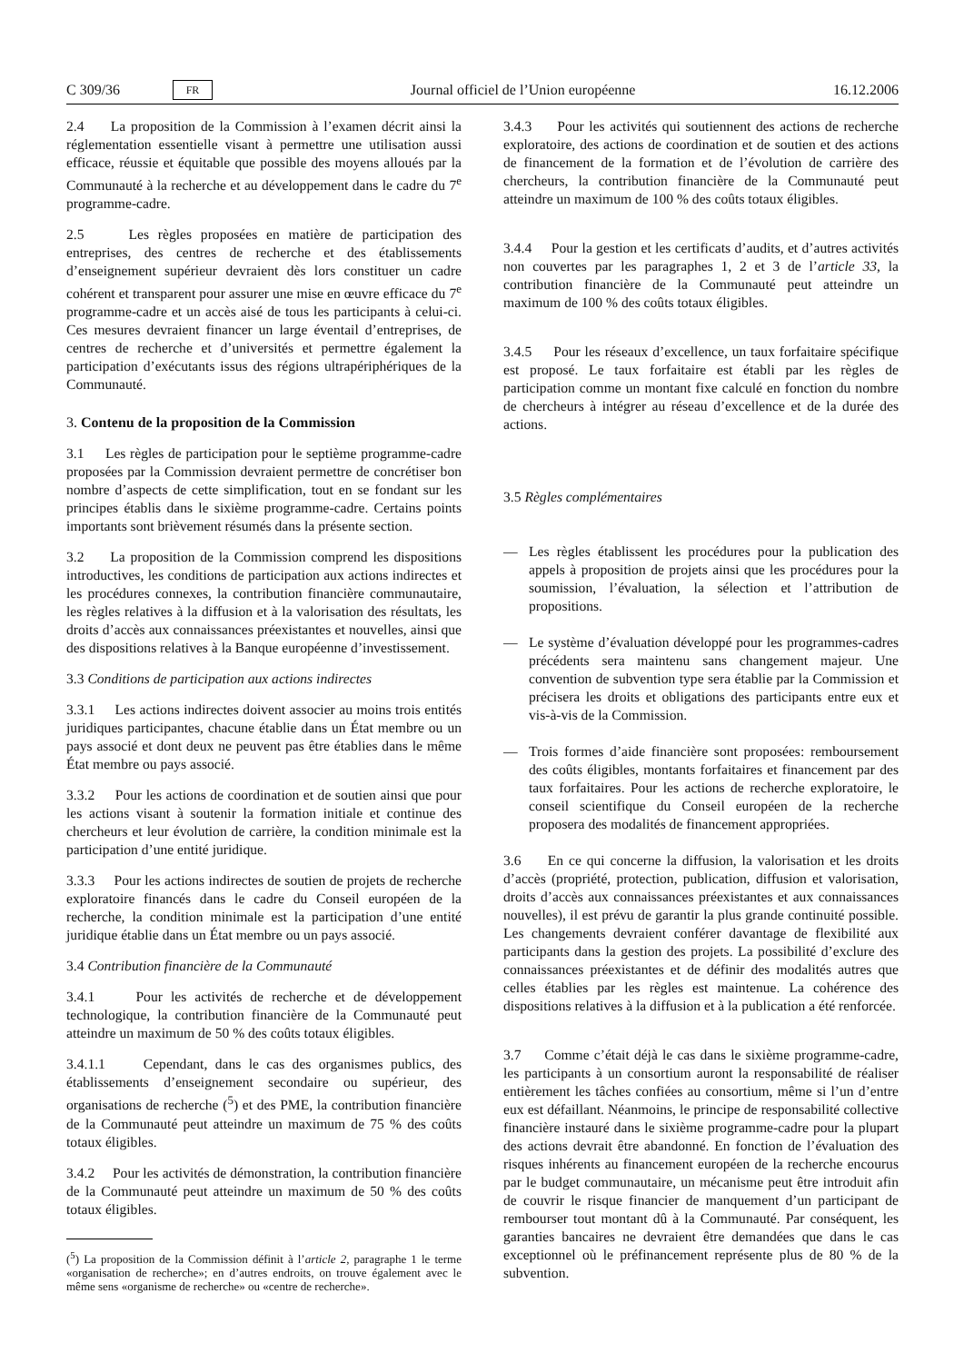C 309/36 FR Journal officiel de l’Union européenne 16.12.2006
2.4 La proposition de la Commission à l’examen décrit ainsi la réglementation essentielle visant à permettre une utilisation aussi efficace, réussie et équitable que possible des moyens alloués par la Communauté à la recherche et au développement dans le cadre du 7<sup>e</sup> programme-cadre.
2.5 Les règles proposées en matière de participation des entreprises, des centres de recherche et des établissements d’enseignement supérieur devraient dès lors constituer un cadre cohérent et transparent pour assurer une mise en œuvre efficace du 7<sup>e</sup> programme-cadre et un accès aisé de tous les participants à celui-ci. Ces mesures devraient financer un large éventail d’entreprises, de centres de recherche et d’universités et permettre également la participation d’exécutants issus des régions ultrapériphériques de la Communauté.
3. Contenu de la proposition de la Commission
3.1 Les règles de participation pour le septième programme-cadre proposées par la Commission devraient permettre de concrétiser bon nombre d’aspects de cette simplification, tout en se fondant sur les principes établis dans le sixième programme-cadre. Certains points importants sont brièvement résumés dans la présente section.
3.2 La proposition de la Commission comprend les dispositions introductives, les conditions de participation aux actions indirectes et les procédures connexes, la contribution financière communautaire, les règles relatives à la diffusion et à la valorisation des résultats, les droits d’accès aux connaissances préexistantes et nouvelles, ainsi que des dispositions relatives à la Banque européenne d’investissement.
3.3 Conditions de participation aux actions indirectes
3.3.1 Les actions indirectes doivent associer au moins trois entités juridiques participantes, chacune établie dans un État membre ou un pays associé et dont deux ne peuvent pas être établies dans le même État membre ou pays associé.
3.3.2 Pour les actions de coordination et de soutien ainsi que pour les actions visant à soutenir la formation initiale et continue des chercheurs et leur évolution de carrière, la condition minimale est la participation d’une entité juridique.
3.3.3 Pour les actions indirectes de soutien de projets de recherche exploratoire financés dans le cadre du Conseil européen de la recherche, la condition minimale est la participation d’une entité juridique établie dans un État membre ou un pays associé.
3.4 Contribution financière de la Communauté
3.4.1 Pour les activités de recherche et de développement technologique, la contribution financière de la Communauté peut atteindre un maximum de 50 % des coûts totaux éligibles.
3.4.1.1 Cependant, dans le cas des organismes publics, des établissements d’enseignement secondaire ou supérieur, des organisations de recherche (<sup>5</sup>) et des PME, la contribution financière de la Communauté peut atteindre un maximum de 75 % des coûts totaux éligibles.
3.4.2 Pour les activités de démonstration, la contribution financière de la Communauté peut atteindre un maximum de 50 % des coûts totaux éligibles.
(<sup>5</sup>) La proposition de la Commission définit à l’article 2, paragraphe 1 le terme «organisation de recherche»; en d’autres endroits, on trouve également avec le même sens «organisme de recherche» ou «centre de recherche».
3.4.3 Pour les activités qui soutiennent des actions de recherche exploratoire, des actions de coordination et de soutien et des actions de financement de la formation et de l’évolution de carrière des chercheurs, la contribution financière de la Communauté peut atteindre un maximum de 100 % des coûts totaux éligibles.
3.4.4 Pour la gestion et les certificats d’audits, et d’autres activités non couvertes par les paragraphes 1, 2 et 3 de l’article 33, la contribution financière de la Communauté peut atteindre un maximum de 100 % des coûts totaux éligibles.
3.4.5 Pour les réseaux d’excellence, un taux forfaitaire spécifique est proposé. Le taux forfaitaire est établi par les règles de participation comme un montant fixe calculé en fonction du nombre de chercheurs à intégrer au réseau d’excellence et de la durée des actions.
3.5 Règles complémentaires
— Les règles établissent les procédures pour la publication des appels à proposition de projets ainsi que les procédures pour la soumission, l’évaluation, la sélection et l’attribution de propositions.
— Le système d’évaluation développé pour les programmes-cadres précédents sera maintenu sans changement majeur. Une convention de subvention type sera établie par la Commission et précisera les droits et obligations des participants entre eux et vis-à-vis de la Commission.
— Trois formes d’aide financière sont proposées: remboursement des coûts éligibles, montants forfaitaires et financement par des taux forfaitaires. Pour les actions de recherche exploratoire, le conseil scientifique du Conseil européen de la recherche proposera des modalités de financement appropriées.
3.6 En ce qui concerne la diffusion, la valorisation et les droits d’accès (propriété, protection, publication, diffusion et valorisation, droits d’accès aux connaissances préexistantes et aux connaissances nouvelles), il est prévu de garantir la plus grande continuité possible. Les changements devraient conférer davantage de flexibilité aux participants dans la gestion des projets. La possibilité d’exclure des connaissances préexistantes et de définir des modalités autres que celles établies par les règles est maintenue. La cohérence des dispositions relatives à la diffusion et à la publication a été renforcée.
3.7 Comme c’était déjà le cas dans le sixième programme-cadre, les participants à un consortium auront la responsabilité de réaliser entièrement les tâches confiées au consortium, même si l’un d’entre eux est défaillant. Néanmoins, le principe de responsabilité collective financière instauré dans le sixième programme-cadre pour la plupart des actions devrait être abandonné. En fonction de l’évaluation des risques inhérents au financement européen de la recherche encourus par le budget communautaire, un mécanisme peut être introduit afin de couvrir le risque financier de manquement d’un participant de rembourser tout montant dû à la Communauté. Par conséquent, les garanties bancaires ne devraient être demandées que dans le cas exceptionnel où le préfinancement représente plus de 80 % de la subvention.